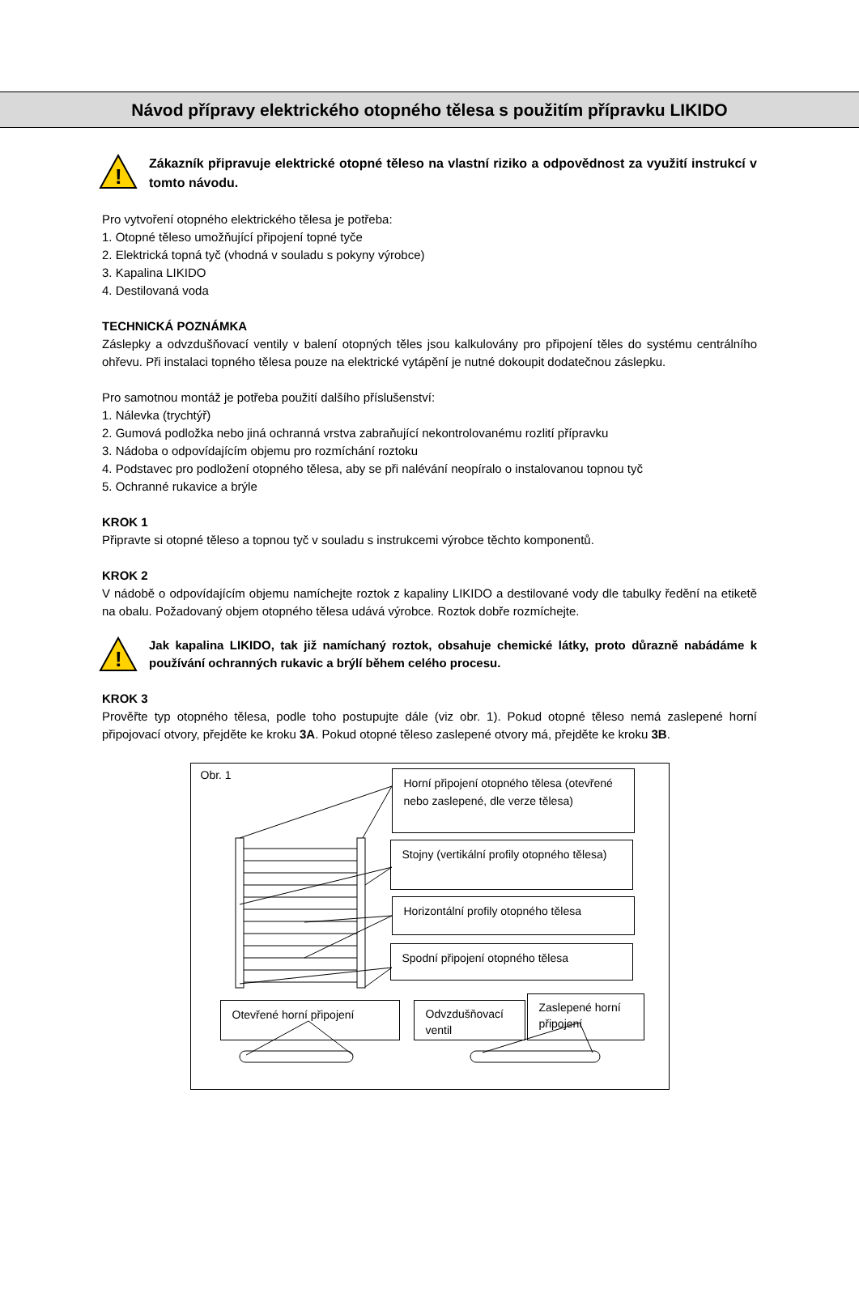Návod přípravy elektrického otopného tělesa s použitím přípravku LIKIDO
!
Zákazník připravuje elektrické otopné těleso na vlastní riziko a odpovědnost za využití instrukcí v tomto návodu.
Pro vytvoření otopného elektrického tělesa je potřeba:
1. Otopné těleso umožňující připojení topné tyče
2. Elektrická topná tyč (vhodná v souladu s pokyny výrobce)
3. Kapalina LIKIDO
4. Destilovaná voda
TECHNICKÁ POZNÁMKA
Záslepky a odvzdušňovací ventily v balení otopných těles jsou kalkulovány pro připojení těles do systému centrálního ohřevu. Při instalaci topného tělesa pouze na elektrické vytápění je nutné dokoupit dodatečnou záslepku.
Pro samotnou montáž je potřeba použití dalšího příslušenství:
1. Nálevka (trychtýř)
2. Gumová podložka nebo jiná ochranná vrstva zabraňující nekontrolovanému rozlití přípravku
3. Nádoba o odpovídajícím objemu pro rozmíchání roztoku
4. Podstavec pro podložení otopného tělesa, aby se při nalévání neopíralo o instalovanou topnou tyč
5. Ochranné rukavice a brýle
KROK 1
Připravte si otopné těleso a topnou tyč v souladu s instrukcemi výrobce těchto komponentů.
KROK 2
V nádobě o odpovídajícím objemu namíchejte roztok z kapaliny LIKIDO a destilované vody dle tabulky ředění na etiketě na obalu. Požadovaný objem otopného tělesa udává výrobce. Roztok dobře rozmíchejte.
!
Jak kapalina LIKIDO, tak již namíchaný roztok, obsahuje chemické látky, proto důrazně nabádáme k používání ochranných rukavic a brýlí během celého procesu.
KROK 3
Prověřte typ otopného tělesa, podle toho postupujte dále (viz obr. 1). Pokud otopné těleso nemá zaslepené horní připojovací otvory, přejděte ke kroku 3A. Pokud otopné těleso zaslepené otvory má, přejděte ke kroku 3B.
Obr. 1
Horní připojení otopného tělesa (otevřené nebo zaslepené, dle verze tělesa)
Stojny (vertikální profily otopného tělesa)
Horizontální profily otopného tělesa
Spodní připojení otopného tělesa
Otevřené horní připojení
Odvzdušňovací ventil
Zaslepené horní připojení